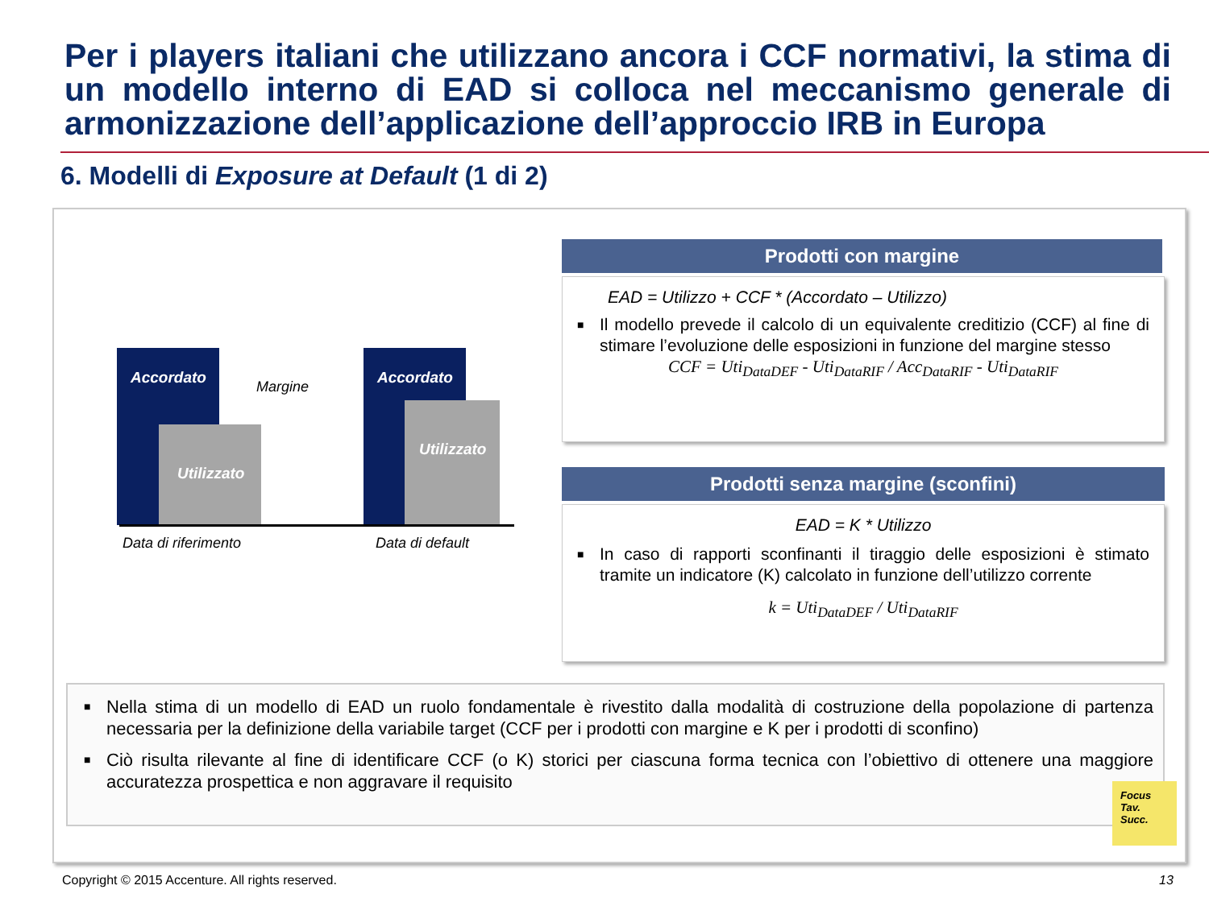Per i players italiani che utilizzano ancora i CCF normativi, la stima di un modello interno di EAD si colloca nel meccanismo generale di armonizzazione dell’applicazione dell’approccio IRB in Europa
6. Modelli di Exposure at Default (1 di 2)
Accordato
Utilizzato
Margine Accordato
Utilizzato
Data di riferimento Data di default
Prodotti con margine
EAD = Utilizzo + CCF * (Accordato – Utilizzo)
■ Il modello prevede il calcolo di un equivalente creditizio (CCF) al fine di stimare l’evoluzione delle esposizioni in funzione del margine stesso
CCF = Uti<sub>DataDEF</sub> - Uti<sub>DataRIF</sub> / Acc<sub>DataRIF</sub> - Uti<sub>DataRIF</sub>
Prodotti senza margine (sconfini)
EAD = K * Utilizzo
■ In caso di rapporti sconfinanti il tiraggio delle esposizioni è stimato tramite un indicatore (K) calcolato in funzione dell’utilizzo corrente
k = Uti<sub>DataDEF</sub> / Uti<sub>DataRIF</sub>
■ Nella stima di un modello di EAD un ruolo fondamentale è rivestito dalla modalità di costruzione della popolazione di partenza necessaria per la definizione della variabile target (CCF per i prodotti con margine e K per i prodotti di sconfino)
■ Ciò risulta rilevante al fine di identificare CCF (o K) storici per ciascuna forma tecnica con l’obiettivo di ottenere una maggiore accuratezza prospettica e non aggravare il requisito
Focus Tav. Succ.
Copyright © 2015 Accenture. All rights reserved.
13